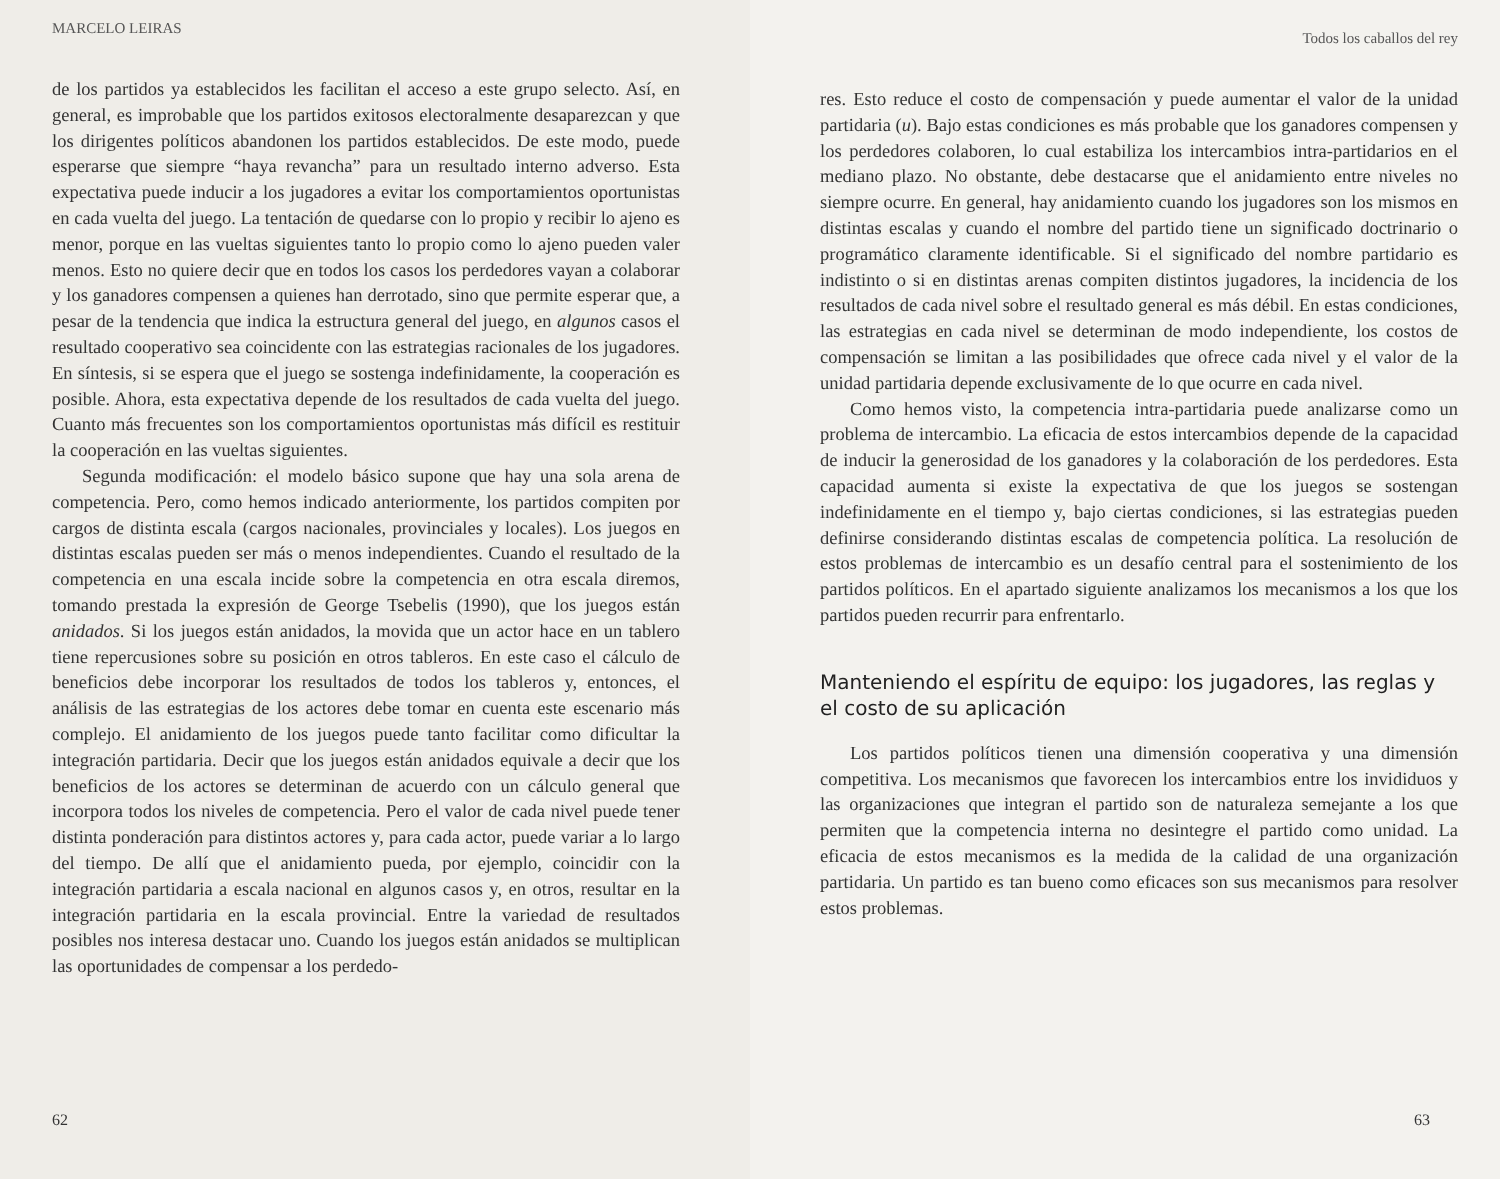MARCELO LEIRAS
de los partidos ya establecidos les facilitan el acceso a este grupo selecto. Así, en general, es improbable que los partidos exitosos electoralmente desaparezcan y que los dirigentes políticos abandonen los partidos establecidos. De este modo, puede esperarse que siempre “haya revancha” para un resultado interno adverso. Esta expectativa puede inducir a los jugadores a evitar los comportamientos oportunistas en cada vuelta del juego. La tentación de quedarse con lo propio y recibir lo ajeno es menor, porque en las vueltas siguientes tanto lo propio como lo ajeno pueden valer menos. Esto no quiere decir que en todos los casos los perdedores vayan a colaborar y los ganadores compensen a quienes han derrotado, sino que permite esperar que, a pesar de la tendencia que indica la estructura general del juego, en algunos casos el resultado cooperativo sea coincidente con las estrategias racionales de los jugadores. En síntesis, si se espera que el juego se sostenga indefinidamente, la cooperación es posible. Ahora, esta expectativa depende de los resultados de cada vuelta del juego. Cuanto más frecuentes son los comportamientos oportunistas más difícil es restituir la cooperación en las vueltas siguientes.
Segunda modificación: el modelo básico supone que hay una sola arena de competencia. Pero, como hemos indicado anteriormente, los partidos compiten por cargos de distinta escala (cargos nacionales, provinciales y locales). Los juegos en distintas escalas pueden ser más o menos independientes. Cuando el resultado de la competencia en una escala incide sobre la competencia en otra escala diremos, tomando prestada la expresión de George Tsebelis (1990), que los juegos están anidados. Si los juegos están anidados, la movida que un actor hace en un tablero tiene repercusiones sobre su posición en otros tableros. En este caso el cálculo de beneficios debe incorporar los resultados de todos los tableros y, entonces, el análisis de las estrategias de los actores debe tomar en cuenta este escenario más complejo. El anidamiento de los juegos puede tanto facilitar como dificultar la integración partidaria. Decir que los juegos están anidados equivale a decir que los beneficios de los actores se determinan de acuerdo con un cálculo general que incorpora todos los niveles de competencia. Pero el valor de cada nivel puede tener distinta ponderación para distintos actores y, para cada actor, puede variar a lo largo del tiempo. De allí que el anidamiento pueda, por ejemplo, coincidir con la integración partidaria a escala nacional en algunos casos y, en otros, resultar en la integración partidaria en la escala provincial. Entre la variedad de resultados posibles nos interesa destacar uno. Cuando los juegos están anidados se multiplican las oportunidades de compensar a los perdedo-
62
Todos los caballos del rey
res. Esto reduce el costo de compensación y puede aumentar el valor de la unidad partidaria (u). Bajo estas condiciones es más probable que los ganadores compensen y los perdedores colaboren, lo cual estabiliza los intercambios intra-partidarios en el mediano plazo. No obstante, debe destacarse que el anidamiento entre niveles no siempre ocurre. En general, hay anidamiento cuando los jugadores son los mismos en distintas escalas y cuando el nombre del partido tiene un significado doctrinario o programático claramente identificable. Si el significado del nombre partidario es indistinto o si en distintas arenas compiten distintos jugadores, la incidencia de los resultados de cada nivel sobre el resultado general es más débil. En estas condiciones, las estrategias en cada nivel se determinan de modo independiente, los costos de compensación se limitan a las posibilidades que ofrece cada nivel y el valor de la unidad partidaria depende exclusivamente de lo que ocurre en cada nivel.
Como hemos visto, la competencia intra-partidaria puede analizarse como un problema de intercambio. La eficacia de estos intercambios depende de la capacidad de inducir la generosidad de los ganadores y la colaboración de los perdedores. Esta capacidad aumenta si existe la expectativa de que los juegos se sostengan indefinidamente en el tiempo y, bajo ciertas condiciones, si las estrategias pueden definirse considerando distintas escalas de competencia política. La resolución de estos problemas de intercambio es un desafío central para el sostenimiento de los partidos políticos. En el apartado siguiente analizamos los mecanismos a los que los partidos pueden recurrir para enfrentarlo.
Manteniendo el espíritu de equipo: los jugadores, las reglas y el costo de su aplicación
Los partidos políticos tienen una dimensión cooperativa y una dimensión competitiva. Los mecanismos que favorecen los intercambios entre los invididuos y las organizaciones que integran el partido son de naturaleza semejante a los que permiten que la competencia interna no desintegre el partido como unidad. La eficacia de estos mecanismos es la medida de la calidad de una organización partidaria. Un partido es tan bueno como eficaces son sus mecanismos para resolver estos problemas.
63